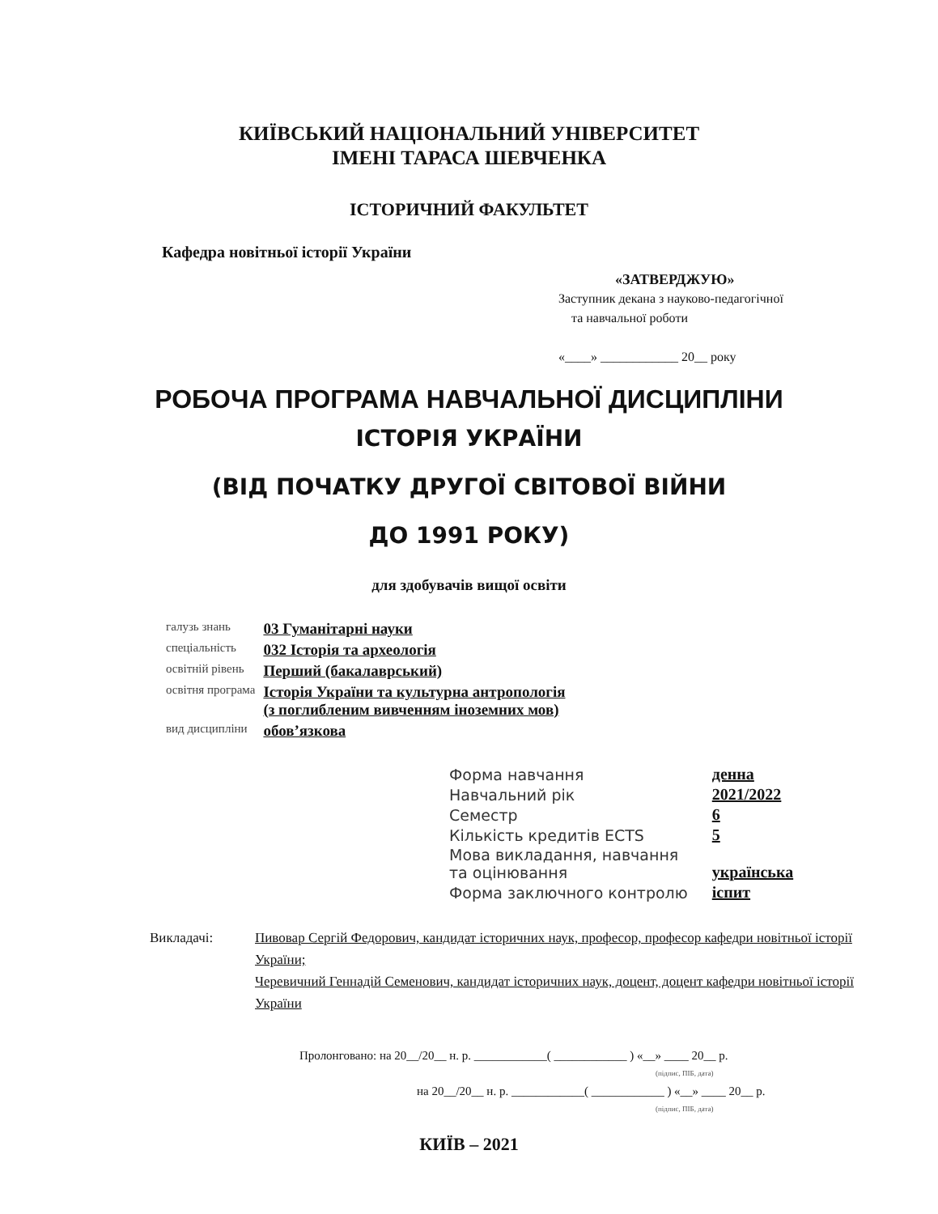КИЇВСЬКИЙ НАЦІОНАЛЬНИЙ УНІВЕРСИТЕТ
ІМЕНІ ТАРАСА ШЕВЧЕНКА
ІСТОРИЧНИЙ ФАКУЛЬТЕТ
Кафедра новітньої історії України
«ЗАТВЕРДЖУЮ»
Заступник декана з науково-педагогічної
та навчальної роботи
«____» ____________ 20__ року
РОБОЧА ПРОГРАМА НАВЧАЛЬНОЇ ДИСЦИПЛІНИ
ІСТОРІЯ УКРАЇНИ
(ВІД ПОЧАТКУ ДРУГОЇ СВІТОВОЇ ВІЙНИ
ДО 1991 РОКУ)
для здобувачів вищої освіти
| галузь знань | 03 Гуманітарні науки |
| спеціальність | 032 Історія та археологія |
| освітній рівень | Перший (бакалаврський) |
| освітня програма | Історія України та культурна антропологія (з поглибленим вивченням іноземних мов) |
| вид дисципліни | обов’язкова |
| Форма навчання | денна |
| Навчальний рік | 2021/2022 |
| Семестр | 6 |
| Кількість кредитів ECTS | 5 |
| Мова викладання, навчання та оцінювання | українська |
| Форма заключного контролю | іспит |
Викладачі: Пивовар Сергій Федорович, кандидат історичних наук, професор, професор кафедри новітньої історії України;
Черевичний Геннадій Семенович, кандидат історичних наук, доцент, доцент кафедри новітньої історії України
Пролонговано: на 20__/20__ н. р. ____________( ____________ ) «__» ____ 20__ р.
(підпис, ПІБ, дата)
на 20__/20__ н. р. ____________( ____________ ) «__» ____ 20__ р.
(підпис, ПІБ, дата)
КИЇВ – 2021